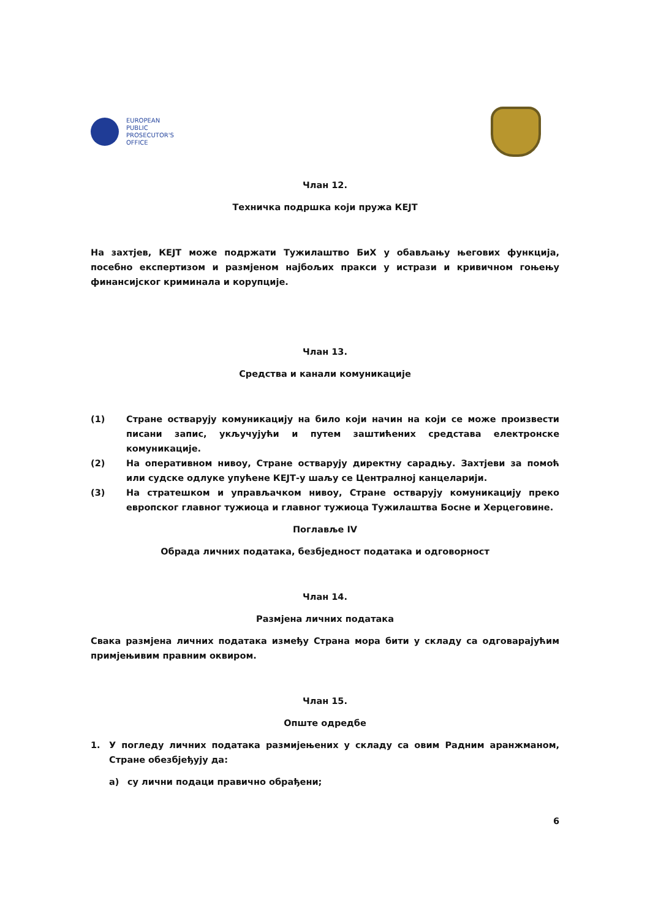EUROPEAN
PUBLIC
PROSECUTOR'S
OFFICE
Члан 12.
Техничка подршка који пружа КЕЈТ
На захтјев, КЕЈТ може подржати Тужилаштво БиХ у обављању његових функција, посебно експертизом и размјеном најбољих пракси у истрази и кривичном гоњењу финансијског криминала и корупције.
Члан 13.
Средства и канали комуникације
(1) Стране остварују комуникацију на било који начин на који се може произвести писани запис, укључујући и путем заштићених средстава електронске комуникације.
(2) На оперативном нивоу, Стране остварују директну сарадњу. Захтјеви за помоћ или судске одлуке упућене КЕЈТ-у шаљу се Централној канцеларији.
(3) На стратешком и управљачком нивоу, Стране остварују комуникацију преко европског главног тужиоца и главног тужиоца Тужилаштва Босне и Херцеговине.
Поглавље IV
Обрада личних података, безбједност података и одговорност
Члан 14.
Размјена личних података
Свака размјена личних података између Страна мора бити у складу са одговарајућим примјењивим правним оквиром.
Члан 15.
Опште одредбе
1. У погледу личних података размијењених у складу са овим Радним аранжманом, Стране обезбјеђују да:
а) су лични подаци правично обрађени;
6